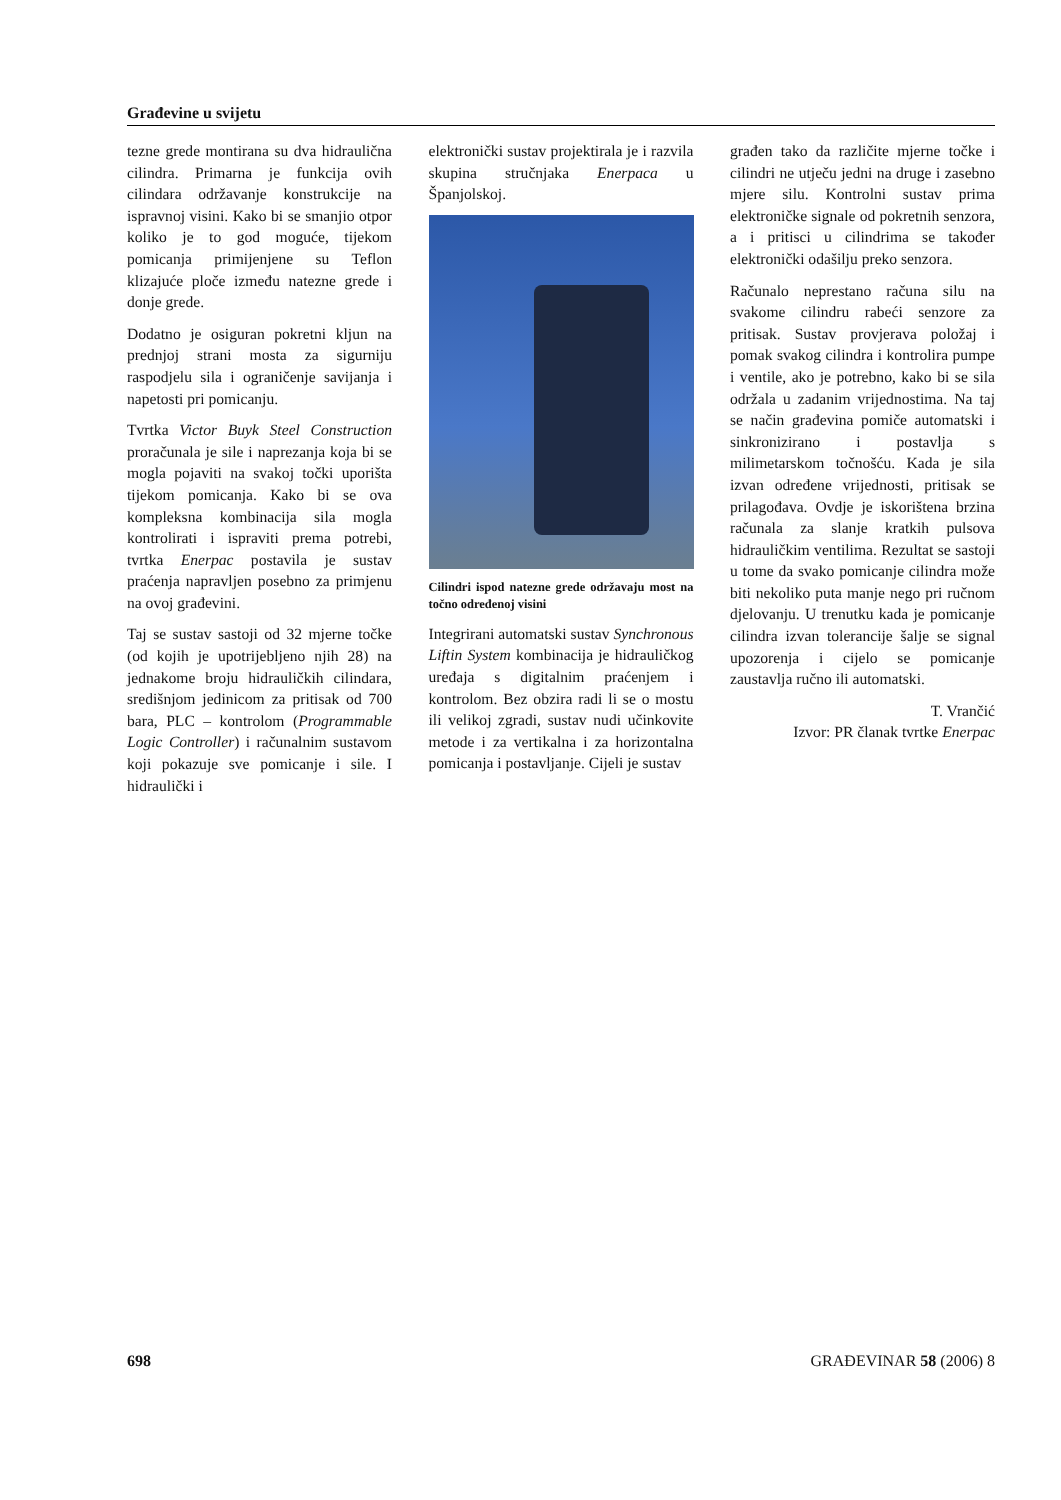Građevine u svijetu
tezne grede montirana su dva hidraulična cilindra. Primarna je funkcija ovih cilindara održavanje konstrukcije na ispravnoj visini. Kako bi se smanjio otpor koliko je to god moguće, tijekom pomicanja primijenjene su Teflon klizajuće ploče između natezne grede i donje grede.
Dodatno je osiguran pokretni kljun na prednjoj strani mosta za sigurniju raspodjelu sila i ograničenje savijanja i napetosti pri pomicanju.
Tvrtka Victor Buyk Steel Construction proračunala je sile i naprezanja koja bi se mogla pojaviti na svakoj točki uporišta tijekom pomicanja. Kako bi se ova kompleksna kombinacija sila mogla kontrolirati i ispraviti prema potrebi, tvrtka Enerpac postavila je sustav praćenja napravljen posebno za primjenu na ovoj građevini.
Taj se sustav sastoji od 32 mjerne točke (od kojih je upotrijebljeno njih 28) na jednakome broju hidrauličkih cilindara, središnjom jedinicom za pritisak od 700 bara, PLC – kontrolom (Programmable Logic Controller) i računalnim sustavom koji pokazuje sve pomicanje i sile. I hidraulički i
elektronički sustav projektirala je i razvila skupina stručnjaka Enerpaca u Španjolskoj.
Cilindri ispod natezne grede održavaju most na točno određenoj visini
Integrirani automatski sustav Synchronous Liftin System kombinacija je hidrauličkog uređaja s digitalnim praćenjem i kontrolom. Bez obzira radi li se o mostu ili velikoj zgradi, sustav nudi učinkovite metode i za vertikalna i za horizontalna pomicanja i postavljanje. Cijeli je sustav
građen tako da različite mjerne točke i cilindri ne utječu jedni na druge i zasebno mjere silu. Kontrolni sustav prima elektroničke signale od pokretnih senzora, a i pritisci u cilindrima se također elektronički odašilju preko senzora.
Računalo neprestano računa silu na svakome cilindru rabeći senzore za pritisak. Sustav provjerava položaj i pomak svakog cilindra i kontrolira pumpe i ventile, ako je potrebno, kako bi se sila održala u zadanim vrijednostima. Na taj se način građevina pomiče automatski i sinkronizirano i postavlja s milimetarskom točnošću. Kada je sila izvan određene vrijednosti, pritisak se prilagođava. Ovdje je iskorištena brzina računala za slanje kratkih pulsova hidrauličkim ventilima. Rezultat se sastoji u tome da svako pomicanje cilindra može biti nekoliko puta manje nego pri ručnom djelovanju. U trenutku kada je pomicanje cilindra izvan tolerancije šalje se signal upozorenja i cijelo se pomicanje zaustavlja ručno ili automatski.
T. Vrančić
Izvor: PR članak tvrtke Enerpac
698 GRAĐEVINAR 58 (2006) 8